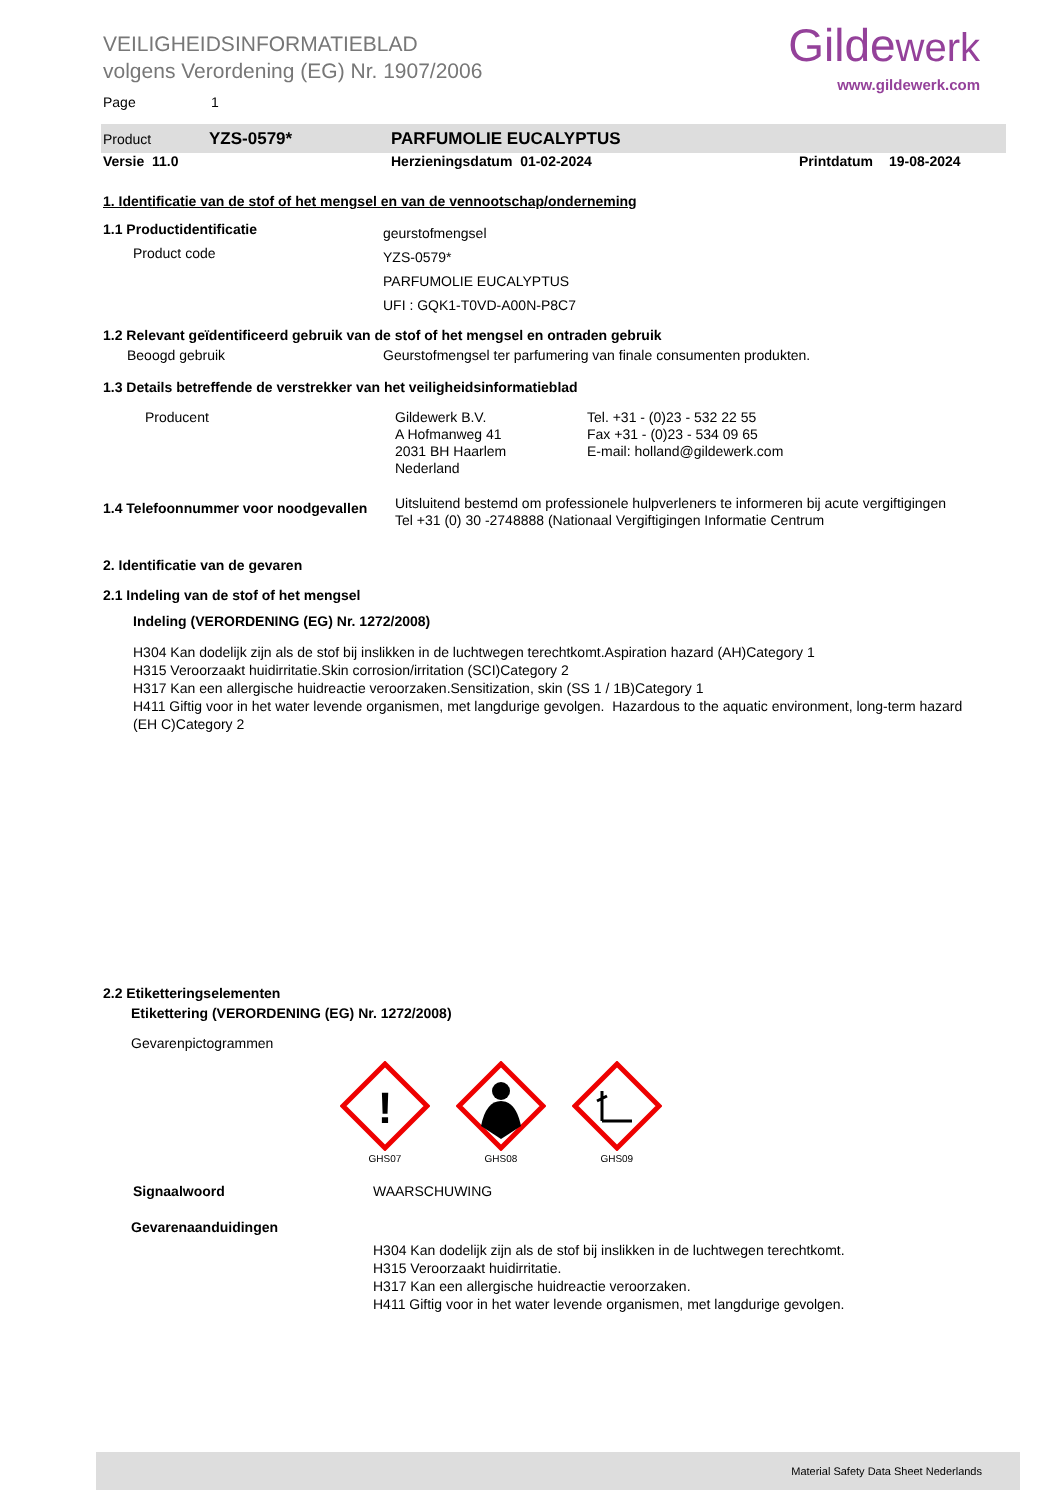VEILIGHEIDSINFORMATIEBLAD
volgens Verordening (EG) Nr. 1907/2006
Gildewerk
www.gildewerk.com
Page 1
Product YZS-0579* PARFUMOLIE EUCALYPTUS
Versie 11.0 Herzieningsdatum 01-02-2024 Printdatum 19-08-2024
1. Identificatie van de stof of het mengsel en van de vennootschap/onderneming
1.1 Productidentificatie
Product code
geurstofmengsel
YZS-0579*
PARFUMOLIE EUCALYPTUS
UFI : GQK1-T0VD-A00N-P8C7
1.2 Relevant geïdentificeerd gebruik van de stof of het mengsel en ontraden gebruik
Beoogd gebruik Geurstofmengsel ter parfumering van finale consumenten produkten.
1.3 Details betreffende de verstrekker van het veiligheidsinformatieblad
Producent Gildewerk B.V.
A Hofmanweg 41
2031 BH Haarlem
Nederland
Tel. +31 - (0)23 - 532 22 55
Fax +31 - (0)23 - 534 09 65
E-mail: holland@gildewerk.com
1.4 Telefoonnummer voor noodgevallen
Uitsluitend bestemd om professionele hulpverleners te informeren bij acute vergiftigingen
Tel +31 (0) 30 -2748888 (Nationaal Vergiftigingen Informatie Centrum
2. Identificatie van de gevaren
2.1 Indeling van de stof of het mengsel
Indeling (VERORDENING (EG) Nr. 1272/2008)
H304 Kan dodelijk zijn als de stof bij inslikken in de luchtwegen terechtkomt.Aspiration hazard (AH)Category 1
H315 Veroorzaakt huidirritatie.Skin corrosion/irritation (SCI)Category 2
H317 Kan een allergische huidreactie veroorzaken.Sensitization, skin (SS 1 / 1B)Category 1
H411 Giftig voor in het water levende organismen, met langdurige gevolgen. Hazardous to the aquatic environment, long-term hazard (EH C)Category 2
2.2 Etiketteringselementen
Etikettering (VERORDENING (EG) Nr. 1272/2008)
Gevarenpictogrammen
!
GHS07
GHS08
GHS09
Signaalwoord WAARSCHUWING
Gevarenaanduidingen
H304 Kan dodelijk zijn als de stof bij inslikken in de luchtwegen terechtkomt.
H315 Veroorzaakt huidirritatie.
H317 Kan een allergische huidreactie veroorzaken.
H411 Giftig voor in het water levende organismen, met langdurige gevolgen.
Material Safety Data Sheet Nederlands